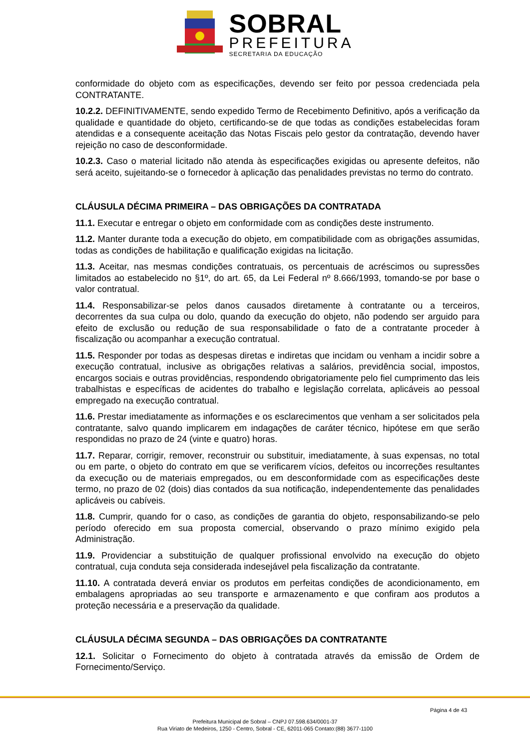SOBRAL
PREFEITURA
SECRETARIA DA EDUCAÇÃO
conformidade do objeto com as especificações, devendo ser feito por pessoa credenciada pela CONTRATANTE.
10.2.2. DEFINITIVAMENTE, sendo expedido Termo de Recebimento Definitivo, após a verificação da qualidade e quantidade do objeto, certificando-se de que todas as condições estabelecidas foram atendidas e a consequente aceitação das Notas Fiscais pelo gestor da contratação, devendo haver rejeição no caso de desconformidade.
10.2.3. Caso o material licitado não atenda às especificações exigidas ou apresente defeitos, não será aceito, sujeitando-se o fornecedor à aplicação das penalidades previstas no termo do contrato.
CLÁUSULA DÉCIMA PRIMEIRA – DAS OBRIGAÇÕES DA CONTRATADA
11.1. Executar e entregar o objeto em conformidade com as condições deste instrumento.
11.2. Manter durante toda a execução do objeto, em compatibilidade com as obrigações assumidas, todas as condições de habilitação e qualificação exigidas na licitação.
11.3. Aceitar, nas mesmas condições contratuais, os percentuais de acréscimos ou supressões limitados ao estabelecido no §1º, do art. 65, da Lei Federal nº 8.666/1993, tomando-se por base o valor contratual.
11.4. Responsabilizar-se pelos danos causados diretamente à contratante ou a terceiros, decorrentes da sua culpa ou dolo, quando da execução do objeto, não podendo ser arguido para efeito de exclusão ou redução de sua responsabilidade o fato de a contratante proceder à fiscalização ou acompanhar a execução contratual.
11.5. Responder por todas as despesas diretas e indiretas que incidam ou venham a incidir sobre a execução contratual, inclusive as obrigações relativas a salários, previdência social, impostos, encargos sociais e outras providências, respondendo obrigatoriamente pelo fiel cumprimento das leis trabalhistas e específicas de acidentes do trabalho e legislação correlata, aplicáveis ao pessoal empregado na execução contratual.
11.6. Prestar imediatamente as informações e os esclarecimentos que venham a ser solicitados pela contratante, salvo quando implicarem em indagações de caráter técnico, hipótese em que serão respondidas no prazo de 24 (vinte e quatro) horas.
11.7. Reparar, corrigir, remover, reconstruir ou substituir, imediatamente, à suas expensas, no total ou em parte, o objeto do contrato em que se verificarem vícios, defeitos ou incorreções resultantes da execução ou de materiais empregados, ou em desconformidade com as especificações deste termo, no prazo de 02 (dois) dias contados da sua notificação, independentemente das penalidades aplicáveis ou cabíveis.
11.8. Cumprir, quando for o caso, as condições de garantia do objeto, responsabilizando-se pelo período oferecido em sua proposta comercial, observando o prazo mínimo exigido pela Administração.
11.9. Providenciar a substituição de qualquer profissional envolvido na execução do objeto contratual, cuja conduta seja considerada indesejável pela fiscalização da contratante.
11.10. A contratada deverá enviar os produtos em perfeitas condições de acondicionamento, em embalagens apropriadas ao seu transporte e armazenamento e que confiram aos produtos a proteção necessária e a preservação da qualidade.
CLÁUSULA DÉCIMA SEGUNDA – DAS OBRIGAÇÕES DA CONTRATANTE
12.1. Solicitar o Fornecimento do objeto à contratada através da emissão de Ordem de Fornecimento/Serviço.
Página 4 de 43
Prefeitura Municipal de Sobral – CNPJ 07.598.634/0001-37
Rua Viriato de Medeiros, 1250 - Centro, Sobral - CE, 62011-065 Contato:(88) 3677-1100